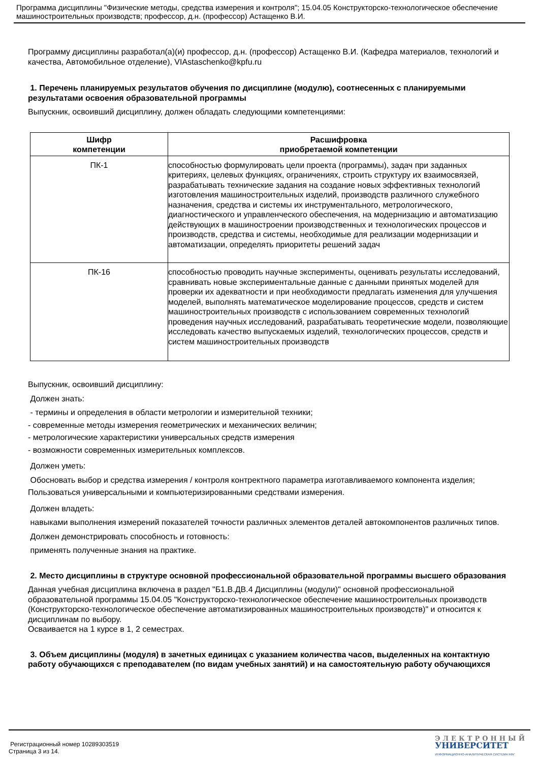Программа дисциплины "Физические методы, средства измерения и контроля"; 15.04.05 Конструкторско-технологическое обеспечение машиностроительных производств; профессор, д.н. (профессор) Астащенко В.И.
Программу дисциплины разработал(а)(и) профессор, д.н. (профессор) Астащенко В.И. (Кафедра материалов, технологий и качества, Автомобильное отделение), VIAstaschenko@kpfu.ru
1. Перечень планируемых результатов обучения по дисциплине (модулю), соотнесенных с планируемыми результатами освоения образовательной программы
Выпускник, освоивший дисциплину, должен обладать следующими компетенциями:
| Шифр компетенции | Расшифровка приобретаемой компетенции |
| --- | --- |
| ПК-1 | способностью формулировать цели проекта (программы), задач при заданных критериях, целевых функциях, ограничениях, строить структуру их взаимосвязей, разрабатывать технические задания на создание новых эффективных технологий изготовления машиностроительных изделий, производств различного служебного назначения, средства и системы их инструментального, метрологического, диагностического и управленческого обеспечения, на модернизацию и автоматизацию действующих в машиностроении производственных и технологических процессов и производств, средства и системы, необходимые для реализации модернизации и автоматизации, определять приоритеты решений задач |
| ПК-16 | способностью проводить научные эксперименты, оценивать результаты исследований, сравнивать новые экспериментальные данные с данными принятых моделей для проверки их адекватности и при необходимости предлагать изменения для улучшения моделей, выполнять математическое моделирование процессов, средств и систем машиностроительных производств с использованием современных технологий проведения научных исследований, разрабатывать теоретические модели, позволяющие исследовать качество выпускаемых изделий, технологических процессов, средств и систем машиностроительных производств |
Выпускник, освоивший дисциплину:
Должен знать:
- термины и определения в области метрологии и измерительной техники;
- современные методы измерения геометрических и механических величин;
- метрологические характеристики универсальных средств измерения
- возможности современных измерительных комплексов.
Должен уметь:
Обосновать выбор и средства измерения / контроля контректного параметра изготавливаемого компонента изделия;
Пользоваться универсальными и компьютеризированными средствами измерения.
Должен владеть:
навыками выполнения измерений показателей точности различных элементов деталей автокомпонентов различных типов.
Должен демонстрировать способность и готовность:
применять полученные знания на практике.
2. Место дисциплины в структуре основной профессиональной образовательной программы высшего образования
Данная учебная дисциплина включена в раздел "Б1.В.ДВ.4 Дисциплины (модули)" основной профессиональной образовательной программы 15.04.05 "Конструкторско-технологическое обеспечение машиностроительных производств (Конструкторско-технологическое обеспечение автоматизированных машиностроительных производств)" и относится к дисциплинам по выбору.
Осваивается на 1 курсе в 1, 2 семестрах.
3. Объем дисциплины (модуля) в зачетных единицах с указанием количества часов, выделенных на контактную работу обучающихся с преподавателем (по видам учебных занятий) и на самостоятельную работу обучающихся
Регистрационный номер 10289303519
Страница 3 из 14.
ЭЛЕКТРОННЫЙ
УНИВЕРСИТЕТ
ИНФОРМАЦИОННО-АНАЛИТИЧЕСКАЯ СИСТЕМА КФУ